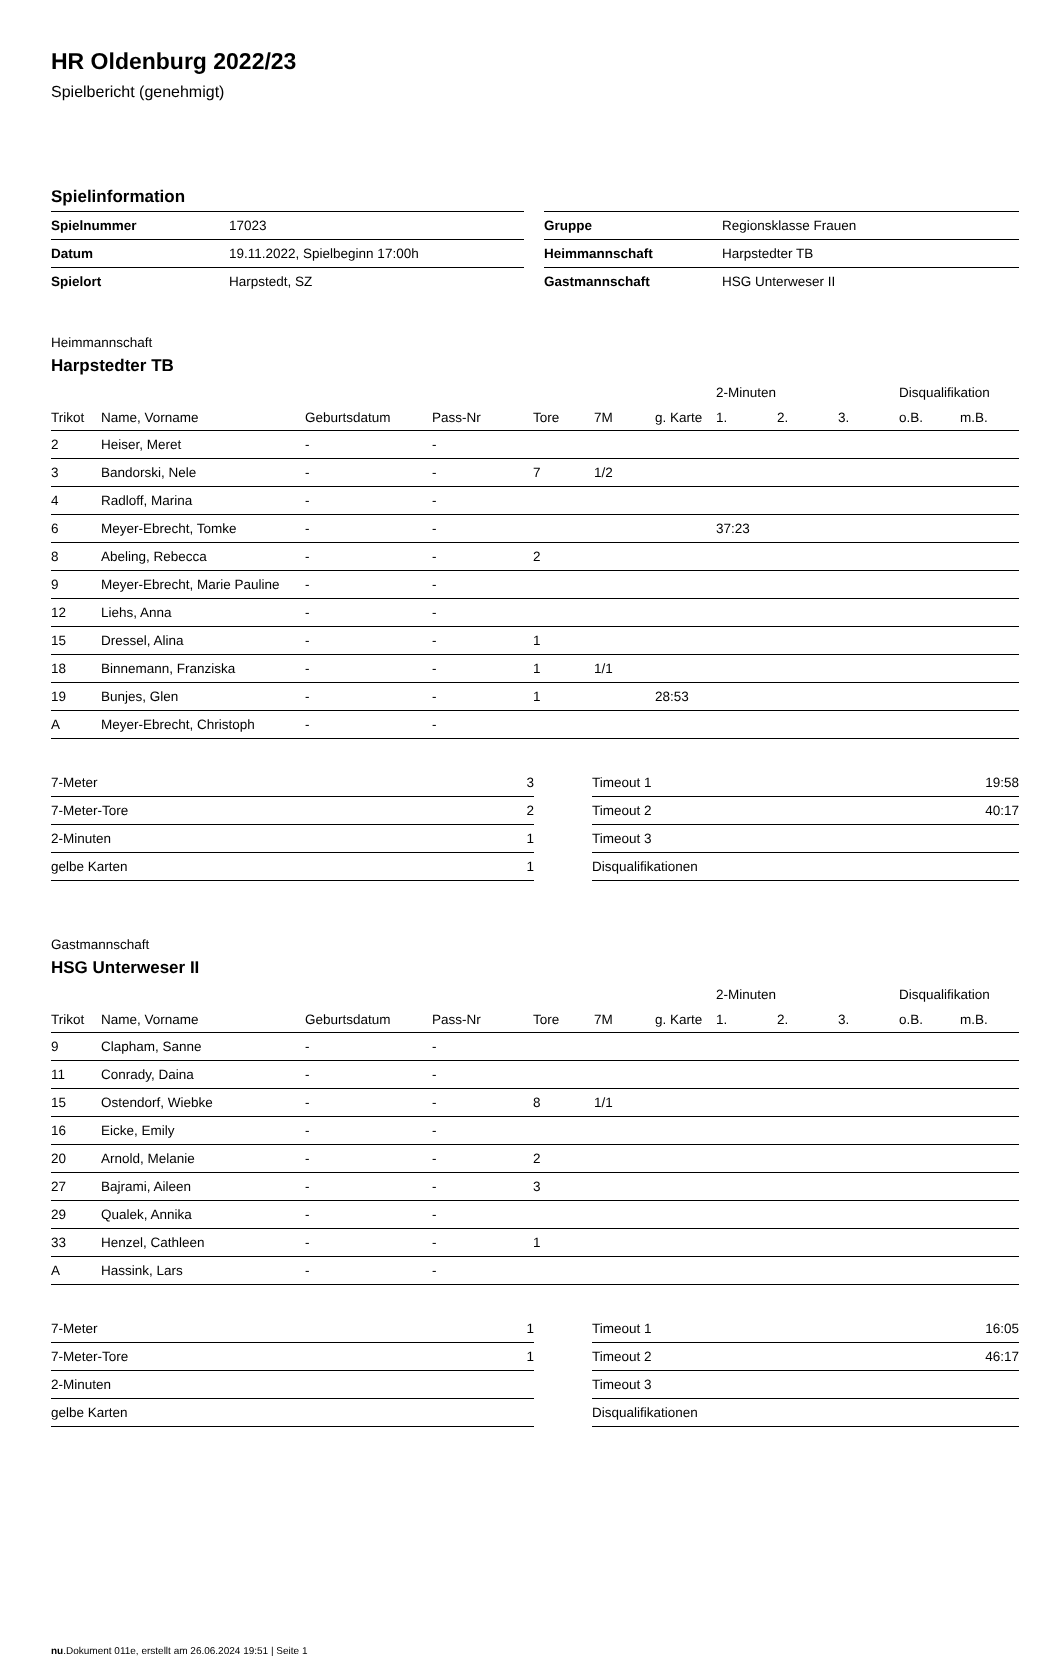HR Oldenburg 2022/23
Spielbericht (genehmigt)
Spielinformation
| Spielnummer | 17023 | | Gruppe | Regionsklasse Frauen |
| Datum | 19.11.2022, Spielbeginn 17:00h | | Heimmannschaft | Harpstedter TB |
| Spielort | Harpstedt, SZ | | Gastmannschaft | HSG Unterweser II |
Heimmannschaft
Harpstedter TB
| | | | | | | | 2-Minuten | | | Disqualifikation | |
| --- | --- | --- | --- | --- | --- | --- | --- | --- | --- | --- | --- |
| Trikot | Name, Vorname | Geburtsdatum | Pass-Nr | Tore | 7M | g. Karte | 1. | 2. | 3. | o.B. | m.B. |
| 2 | Heiser, Meret | - | - | | | | | | | | |
| 3 | Bandorski, Nele | - | - | 7 | 1/2 | | | | | | |
| 4 | Radloff, Marina | - | - | | | | | | | | |
| 6 | Meyer-Ebrecht, Tomke | - | - | | | | 37:23 | | | | |
| 8 | Abeling, Rebecca | - | - | 2 | | | | | | | |
| 9 | Meyer-Ebrecht, Marie Pauline | - | - | | | | | | | | |
| 12 | Liehs, Anna | - | - | | | | | | | | |
| 15 | Dressel, Alina | - | - | 1 | | | | | | | |
| 18 | Binnemann, Franziska | - | - | 1 | 1/1 | | | | | | |
| 19 | Bunjes, Glen | - | - | 1 | | 28:53 | | | | | |
| A | Meyer-Ebrecht, Christoph | - | - | | | | | | | | |
| 7-Meter | 3 |
| 7-Meter-Tore | 2 |
| 2-Minuten | 1 |
| gelbe Karten | 1 |
| Timeout 1 | 19:58 |
| Timeout 2 | 40:17 |
| Timeout 3 | |
| Disqualifikationen | |
Gastmannschaft
HSG Unterweser II
| | | | | | | | 2-Minuten | | | Disqualifikation | |
| --- | --- | --- | --- | --- | --- | --- | --- | --- | --- | --- | --- |
| Trikot | Name, Vorname | Geburtsdatum | Pass-Nr | Tore | 7M | g. Karte | 1. | 2. | 3. | o.B. | m.B. |
| 9 | Clapham, Sanne | - | - | | | | | | | | |
| 11 | Conrady, Daina | - | - | | | | | | | | |
| 15 | Ostendorf, Wiebke | - | - | 8 | 1/1 | | | | | | |
| 16 | Eicke, Emily | - | - | | | | | | | | |
| 20 | Arnold, Melanie | - | - | 2 | | | | | | | |
| 27 | Bajrami, Aileen | - | - | 3 | | | | | | | |
| 29 | Qualek, Annika | - | - | | | | | | | | |
| 33 | Henzel, Cathleen | - | - | 1 | | | | | | | |
| A | Hassink, Lars | - | - | | | | | | | | |
| 7-Meter | 1 |
| 7-Meter-Tore | 1 |
| 2-Minuten | |
| gelbe Karten | |
| Timeout 1 | 16:05 |
| Timeout 2 | 46:17 |
| Timeout 3 | |
| Disqualifikationen | |
nu.Dokument 011e, erstellt am 26.06.2024 19:51 | Seite 1